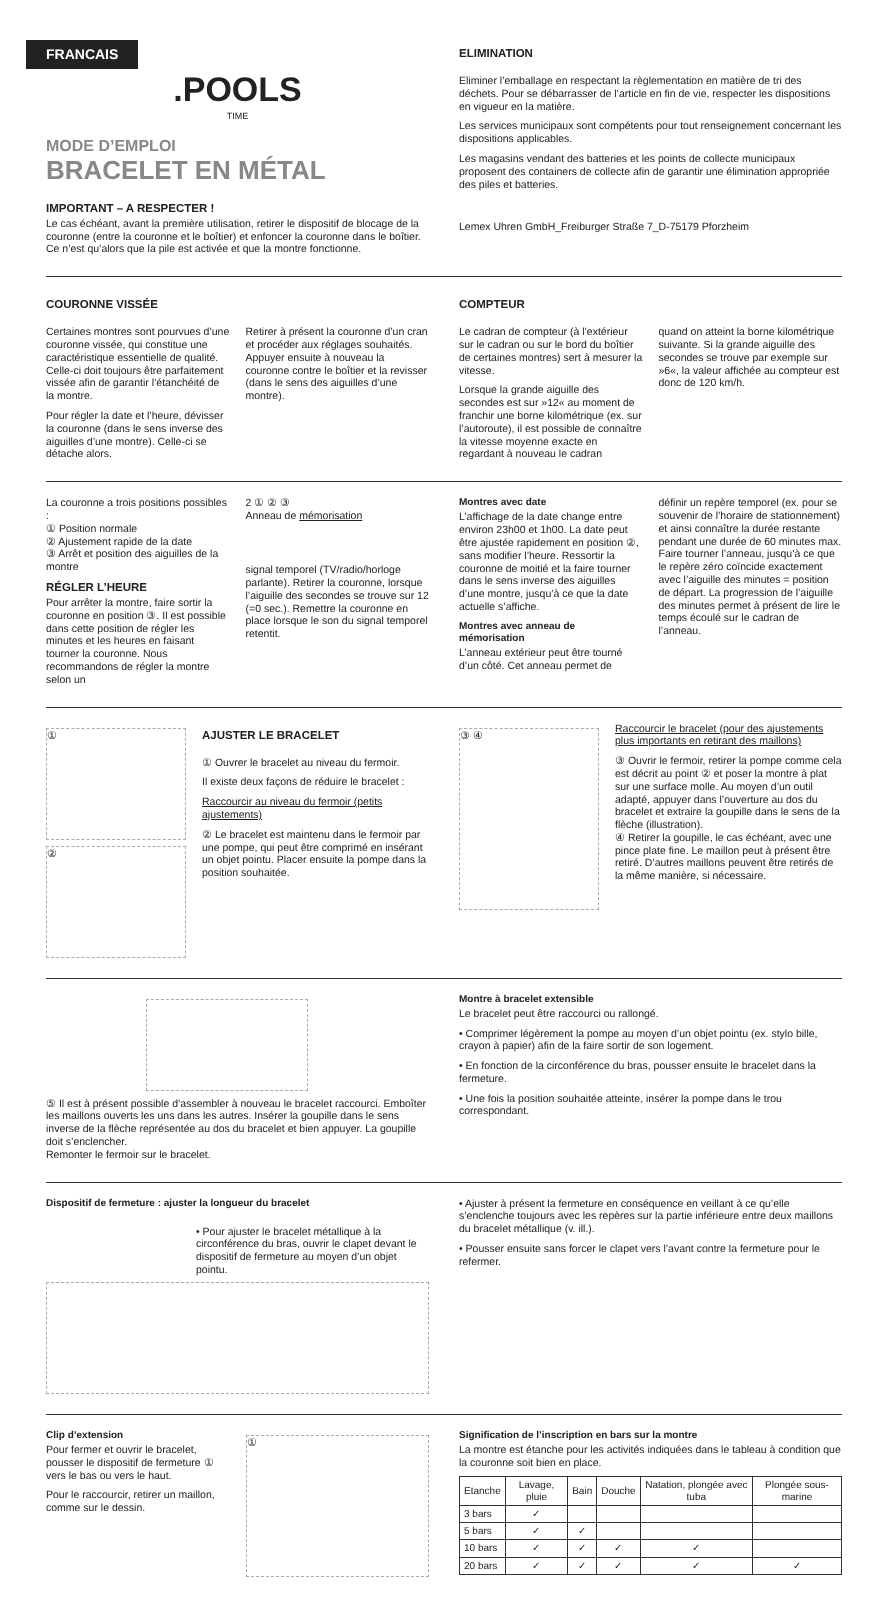FRANCAIS
.POOLS
TIME
MODE D’EMPLOI
BRACELET EN MÉTAL
IMPORTANT – A RESPECTER !
Le cas échéant, avant la première utilisation, retirer le dispositif de blocage de la couronne (entre la couronne et le boîtier) et enfoncer la couronne dans le boîtier. Ce n’est qu’alors que la pile est activée et que la montre fonctionne.
ELIMINATION
Eliminer l’emballage en respectant la règlementation en matière de tri des déchets. Pour se débarrasser de l’article en fin de vie, respecter les dispositions en vigueur en la matière.
Les services municipaux sont compétents pour tout renseignement concernant les dispositions applicables.
Les magasins vendant des batteries et les points de collecte municipaux proposent des containers de collecte afin de garantir une élimination appropriée des piles et batteries.
Lemex Uhren GmbH_Freiburger Straße 7_D-75179 Pforzheim
COURONNE VISSÉE
Certaines montres sont pourvues d’une couronne vissée, qui constitue une caractéristique essentielle de qualité. Celle-ci doit toujours être parfaitement vissée afin de garantir l’étanchéité de la montre.
Pour régler la date et l’heure, dévisser la couronne (dans le sens inverse des aiguilles d’une montre). Celle-ci se détache alors.
Retirer à présent la couronne d’un cran et procéder aux réglages souhaités. Appuyer ensuite à nouveau la couronne contre le boîtier et la revisser (dans le sens des aiguilles d’une montre).
COMPTEUR
Le cadran de compteur (à l’extérieur sur le cadran ou sur le bord du boîtier de certaines montres) sert à mesurer la vitesse.
Lorsque la grande aiguille des secondes est sur »12« au moment de franchir une borne kilométrique (ex. sur l’autoroute), il est possible de connaître la vitesse moyenne exacte en regardant à nouveau le cadran
quand on atteint la borne kilométrique suivante. Si la grande aiguille des secondes se trouve par exemple sur »6«, la valeur affichée au compteur est donc de 120 km/h.
La couronne a trois positions possibles :
① Position normale
② Ajustement rapide de la date
③ Arrêt et position des aiguilles de la montre
RÉGLER L’HEURE
Pour arrêter la montre, faire sortir la couronne en position ③. Il est possible dans cette position de régler les minutes et les heures en faisant tourner la couronne. Nous recommandons de régler la montre selon un
2 ① ② ③
Anneau de mémorisation
signal temporel (TV/radio/horloge parlante). Retirer la couronne, lorsque l’aiguille des secondes se trouve sur 12 (=0 sec.). Remettre la couronne en place lorsque le son du signal temporel retentit.
Montres avec date
L’affichage de la date change entre environ 23h00 et 1h00. La date peut être ajustée rapidement en position ②, sans modifier l’heure. Ressortir la couronne de moitié et la faire tourner dans le sens inverse des aiguilles d’une montre, jusqu’à ce que la date actuelle s’affiche.
Montres avec anneau de mémorisation
L’anneau extérieur peut être tourné d’un côté. Cet anneau permet de
définir un repère temporel (ex. pour se souvenir de l’horaire de stationnement) et ainsi connaître la durée restante pendant une durée de 60 minutes max. Faire tourner l’anneau, jusqu’à ce que le repère zéro coïncide exactement avec l’aiguille des minutes = position de départ. La progression de l’aiguille des minutes permet à présent de lire le temps écoulé sur le cadran de l’anneau.
①
②
AJUSTER LE BRACELET
① Ouvrer le bracelet au niveau du fermoir.
Il existe deux façons de réduire le bracelet :
Raccourcir au niveau du fermoir (petits ajustements)
② Le bracelet est maintenu dans le fermoir par une pompe, qui peut être comprimé en insérant un objet pointu. Placer ensuite la pompe dans la position souhaitée.
③ ④
Raccourcir le bracelet (pour des ajustements plus importants en retirant des maillons)
③ Ouvrir le fermoir, retirer la pompe comme cela est décrit au point ② et poser la montre à plat sur une surface molle. Au moyen d’un outil adapté, appuyer dans l’ouverture au dos du bracelet et extraire la goupille dans le sens de la flèche (illustration).
④ Retirer la goupille, le cas échéant, avec une pince plate fine. Le maillon peut à présent être retiré. D’autres maillons peuvent être retirés de la même manière, si nécessaire.
⑤ Il est à présent possible d’assembler à nouveau le bracelet raccourci. Emboîter les maillons ouverts les uns dans les autres. Insérer la goupille dans le sens inverse de la flèche représentée au dos du bracelet et bien appuyer. La goupille doit s’enclencher.
Remonter le fermoir sur le bracelet.
Montre à bracelet extensible
Le bracelet peut être raccourci ou rallongé.
• Comprimer légèrement la pompe au moyen d’un objet pointu (ex. stylo bille, crayon à papier) afin de la faire sortir de son logement.
• En fonction de la circonférence du bras, pousser ensuite le bracelet dans la fermeture.
• Une fois la position souhaitée atteinte, insérer la pompe dans le trou correspondant.
Dispositif de fermeture : ajuster la longueur du bracelet
• Pour ajuster le bracelet métallique à la circonférence du bras, ouvrir le clapet devant le dispositif de fermeture au moyen d’un objet pointu.
• Ajuster à présent la fermeture en conséquence en veillant à ce qu’elle s’enclenche toujours avec les repères sur la partie inférieure entre deux maillons du bracelet métallique (v. ill.).
• Pousser ensuite sans forcer le clapet vers l’avant contre la fermeture pour le refermer.
Clip d’extension
Pour fermer et ouvrir le bracelet, pousser le dispositif de fermeture ① vers le bas ou vers le haut.
Pour le raccourcir, retirer un maillon, comme sur le dessin.
①
Signification de l’inscription en bars sur la montre
La montre est étanche pour les activités indiquées dans le tableau à condition que la couronne soit bien en place.
| Etanche | Lavage, pluie | Bain | Douche | Natation, plongée avec tuba | Plongée sous-marine |
| --- | --- | --- | --- | --- | --- |
| 3 bars | ✓ | | | | |
| 5 bars | ✓ | ✓ | | | |
| 10 bars | ✓ | ✓ | ✓ | ✓ | |
| 20 bars | ✓ | ✓ | ✓ | ✓ | ✓ |